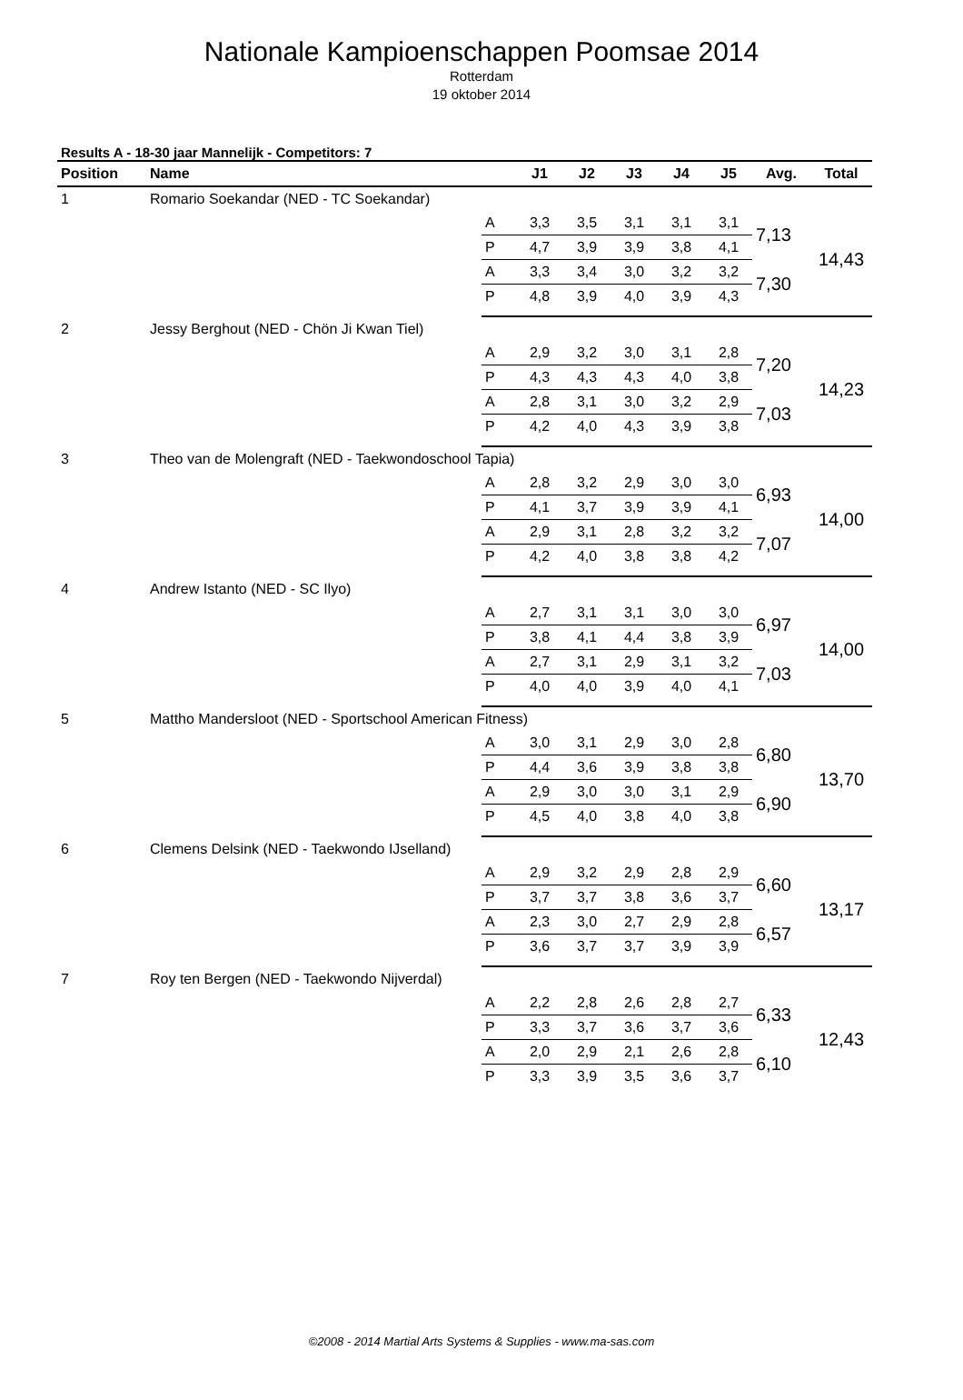Nationale Kampioenschappen Poomsae 2014
Rotterdam
19 oktober 2014
Results A - 18-30 jaar Mannelijk - Competitors: 7
| Position | Name | | J1 | J2 | J3 | J4 | J5 | Avg. | Total |
| --- | --- | --- | --- | --- | --- | --- | --- | --- | --- |
| 1 | Romario Soekandar (NED - TC Soekandar) | | | | | | | | |
| | | A | 3,3 | 3,5 | 3,1 | 3,1 | 3,1 | 7,13 | 14,43 |
| | | P | 4,7 | 3,9 | 3,9 | 3,8 | 4,1 | | |
| | | A | 3,3 | 3,4 | 3,0 | 3,2 | 3,2 | 7,30 | |
| | | P | 4,8 | 3,9 | 4,0 | 3,9 | 4,3 | | |
| 2 | Jessy Berghout (NED - Chön Ji Kwan Tiel) | | | | | | | | |
| | | A | 2,9 | 3,2 | 3,0 | 3,1 | 2,8 | 7,20 | 14,23 |
| | | P | 4,3 | 4,3 | 4,3 | 4,0 | 3,8 | | |
| | | A | 2,8 | 3,1 | 3,0 | 3,2 | 2,9 | 7,03 | |
| | | P | 4,2 | 4,0 | 4,3 | 3,9 | 3,8 | | |
| 3 | Theo van de Molengraft (NED - Taekwondoschool Tapia) | | | | | | | | |
| | | A | 2,8 | 3,2 | 2,9 | 3,0 | 3,0 | 6,93 | 14,00 |
| | | P | 4,1 | 3,7 | 3,9 | 3,9 | 4,1 | | |
| | | A | 2,9 | 3,1 | 2,8 | 3,2 | 3,2 | 7,07 | |
| | | P | 4,2 | 4,0 | 3,8 | 3,8 | 4,2 | | |
| 4 | Andrew Istanto (NED - SC Ilyo) | | | | | | | | |
| | | A | 2,7 | 3,1 | 3,1 | 3,0 | 3,0 | 6,97 | 14,00 |
| | | P | 3,8 | 4,1 | 4,4 | 3,8 | 3,9 | | |
| | | A | 2,7 | 3,1 | 2,9 | 3,1 | 3,2 | 7,03 | |
| | | P | 4,0 | 4,0 | 3,9 | 4,0 | 4,1 | | |
| 5 | Mattho Mandersloot (NED - Sportschool American Fitness) | | | | | | | | |
| | | A | 3,0 | 3,1 | 2,9 | 3,0 | 2,8 | 6,80 | 13,70 |
| | | P | 4,4 | 3,6 | 3,9 | 3,8 | 3,8 | | |
| | | A | 2,9 | 3,0 | 3,0 | 3,1 | 2,9 | 6,90 | |
| | | P | 4,5 | 4,0 | 3,8 | 4,0 | 3,8 | | |
| 6 | Clemens Delsink (NED - Taekwondo IJselland) | | | | | | | | |
| | | A | 2,9 | 3,2 | 2,9 | 2,8 | 2,9 | 6,60 | 13,17 |
| | | P | 3,7 | 3,7 | 3,8 | 3,6 | 3,7 | | |
| | | A | 2,3 | 3,0 | 2,7 | 2,9 | 2,8 | 6,57 | |
| | | P | 3,6 | 3,7 | 3,7 | 3,9 | 3,9 | | |
| 7 | Roy ten Bergen (NED - Taekwondo Nijverdal) | | | | | | | | |
| | | A | 2,2 | 2,8 | 2,6 | 2,8 | 2,7 | 6,33 | 12,43 |
| | | P | 3,3 | 3,7 | 3,6 | 3,7 | 3,6 | | |
| | | A | 2,0 | 2,9 | 2,1 | 2,6 | 2,8 | 6,10 | |
| | | P | 3,3 | 3,9 | 3,5 | 3,6 | 3,7 | | |
©2008 - 2014 Martial Arts Systems & Supplies - www.ma-sas.com